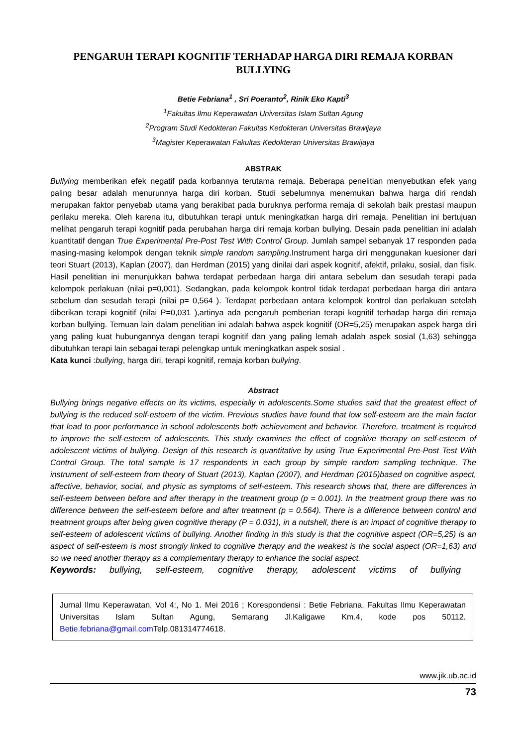PENGARUH TERAPI KOGNITIF TERHADAP HARGA DIRI REMAJA KORBAN BULLYING
Betie Febriana<sup>1</sup> , Sri Poeranto<sup>2</sup>, Rinik Eko Kapti<sup>3</sup>
<sup>1</sup> Fakultas Ilmu Keperawatan Universitas Islam Sultan Agung
<sup>2</sup> Program Studi Kedokteran Fakultas Kedokteran Universitas Brawijaya
<sup>3</sup> Magister Keperawatan Fakultas Kedokteran Universitas Brawijaya
ABSTRAK
Bullying memberikan efek negatif pada korbannya terutama remaja. Beberapa penelitian menyebutkan efek yang paling besar adalah menurunnya harga diri korban. Studi sebelumnya menemukan bahwa harga diri rendah merupakan faktor penyebab utama yang berakibat pada buruknya performa remaja di sekolah baik prestasi maupun perilaku mereka. Oleh karena itu, dibutuhkan terapi untuk meningkatkan harga diri remaja. Penelitian ini bertujuan melihat pengaruh terapi kognitif pada perubahan harga diri remaja korban bullying. Desain pada penelitian ini adalah kuantitatif dengan True Experimental Pre-Post Test With Control Group. Jumlah sampel sebanyak 17 responden pada masing-masing kelompok dengan teknik simple random sampling.Instrument harga diri menggunakan kuesioner dari teori Stuart (2013), Kaplan (2007), dan Herdman (2015) yang dinilai dari aspek kognitif, afektif, prilaku, sosial, dan fisik. Hasil penelitian ini menunjukkan bahwa terdapat perbedaan harga diri antara sebelum dan sesudah terapi pada kelompok perlakuan (nilai p=0,001). Sedangkan, pada kelompok kontrol tidak terdapat perbedaan harga diri antara sebelum dan sesudah terapi (nilai p= 0,564 ). Terdapat perbedaan antara kelompok kontrol dan perlakuan setelah diberikan terapi kognitif (nilai P=0,031 ),artinya ada pengaruh pemberian terapi kognitif terhadap harga diri remaja korban bullying. Temuan lain dalam penelitian ini adalah bahwa aspek kognitif (OR=5,25) merupakan aspek harga diri yang paling kuat hubungannya dengan terapi kognitif dan yang paling lemah adalah aspek sosial (1,63) sehingga dibutuhkan terapi lain sebagai terapi pelengkap untuk meningkatkan aspek sosial .
Kata kunci :bullying, harga diri, terapi kognitif, remaja korban bullying.
Abstract
Bullying brings negative effects on its victims, especially in adolescents.Some studies said that the greatest effect of bullying is the reduced self-esteem of the victim. Previous studies have found that low self-esteem are the main factor that lead to poor performance in school adolescents both achievement and behavior. Therefore, treatment is required to improve the self-esteem of adolescents. This study examines the effect of cognitive therapy on self-esteem of adolescent victims of bullying. Design of this research is quantitative by using True Experimental Pre-Post Test With Control Group. The total sample is 17 respondents in each group by simple random sampling technique. The instrument of self-esteem from theory of Stuart (2013), Kaplan (2007), and Herdman (2015)based on cognitive aspect, affective, behavior, social, and physic as symptoms of self-esteem. This research shows that, there are differences in self-esteem between before and after therapy in the treatment group (p = 0.001). In the treatment group there was no difference between the self-esteem before and after treatment (p = 0.564). There is a difference between control and treatment groups after being given cognitive therapy (P = 0.031), in a nutshell, there is an impact of cognitive therapy to self-esteem of adolescent victims of bullying. Another finding in this study is that the cognitive aspect (OR=5,25) is an aspect of self-esteem is most strongly linked to cognitive therapy and the weakest is the social aspect (OR=1,63) and so we need another therapy as a complementary therapy to enhance the social aspect.
Keywords: bullying, self-esteem, cognitive therapy, adolescent victims of bullying
Jurnal Ilmu Keperawatan, Vol 4:, No 1. Mei 2016 ; Korespondensi : Betie Febriana. Fakultas Ilmu Keperawatan Universitas Islam Sultan Agung, Semarang Jl.Kaligawe Km.4, kode pos 50112. Betie.febriana@gmail.com Telp.081314774618.
www.jik.ub.ac.id
73